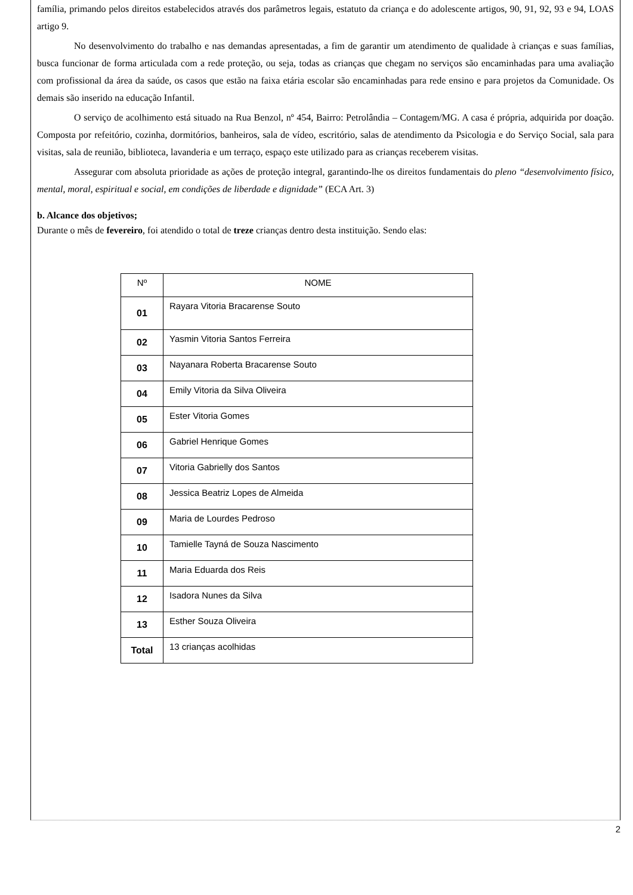família, primando pelos direitos estabelecidos através dos parâmetros legais, estatuto da criança e do adolescente artigos, 90, 91, 92, 93 e 94, LOAS artigo 9.
No desenvolvimento do trabalho e nas demandas apresentadas, a fim de garantir um atendimento de qualidade à crianças e suas famílias, busca funcionar de forma articulada com a rede proteção, ou seja, todas as crianças que chegam no serviços são encaminhadas para uma avaliação com profissional da área da saúde, os casos que estão na faixa etária escolar são encaminhadas para rede ensino e para projetos da Comunidade. Os demais são inserido na educação Infantil.
O serviço de acolhimento está situado na Rua Benzol, nº 454, Bairro: Petrolândia – Contagem/MG. A casa é própria, adquirida por doação. Composta por refeitório, cozinha, dormitórios, banheiros, sala de vídeo, escritório, salas de atendimento da Psicologia e do Serviço Social, sala para visitas, sala de reunião, biblioteca, lavanderia e um terraço, espaço este utilizado para as crianças receberem visitas.
Assegurar com absoluta prioridade as ações de proteção integral, garantindo-lhe os direitos fundamentais do pleno “desenvolvimento físico, mental, moral, espiritual e social, em condições de liberdade e dignidade” (ECA Art. 3)
b. Alcance dos objetivos;
Durante o mês de fevereiro, foi atendido o total de treze crianças dentro desta instituição. Sendo elas:
| Nº | NOME |
| --- | --- |
| 01 | Rayara Vitoria Bracarense Souto |
| 02 | Yasmin Vitoria Santos Ferreira |
| 03 | Nayanara Roberta Bracarense Souto |
| 04 | Emily Vitoria da Silva Oliveira |
| 05 | Ester Vitoria Gomes |
| 06 | Gabriel Henrique Gomes |
| 07 | Vitoria Gabrielly dos Santos |
| 08 | Jessica Beatriz Lopes de Almeida |
| 09 | Maria de Lourdes Pedroso |
| 10 | Tamielle Tayná de Souza Nascimento |
| 11 | Maria Eduarda dos Reis |
| 12 | Isadora Nunes da Silva |
| 13 | Esther Souza Oliveira |
| Total | 13 crianças acolhidas |
2